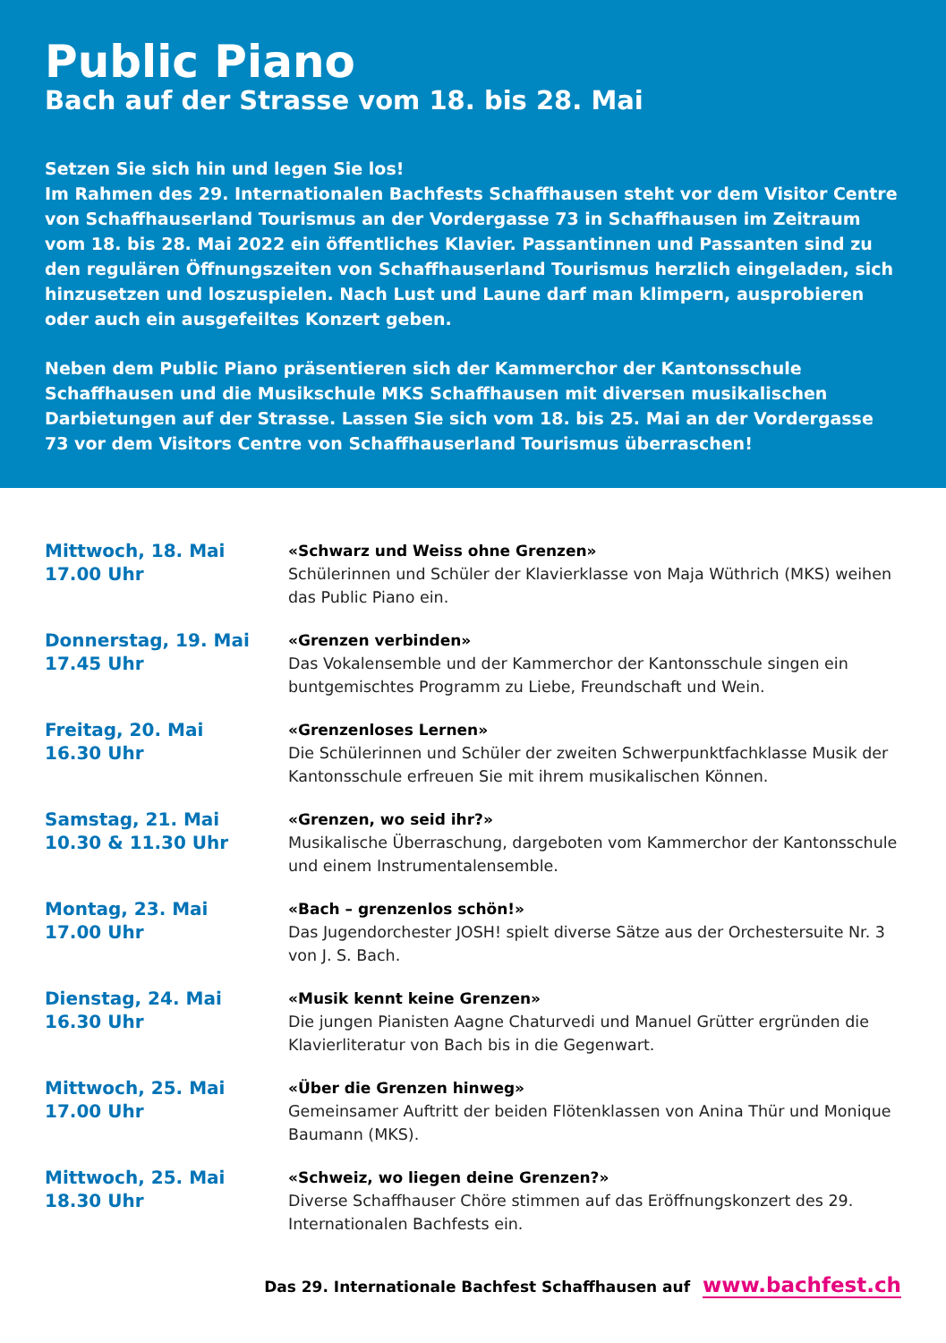Public Piano
Bach auf der Strasse vom 18. bis 28. Mai
Setzen Sie sich hin und legen Sie los!
Im Rahmen des 29. Internationalen Bachfests Schaffhausen steht vor dem Visitor Centre von Schaffhauserland Tourismus an der Vordergasse 73 in Schaffhausen im Zeitraum vom 18. bis 28. Mai 2022 ein öffentliches Klavier. Passantinnen und Passanten sind zu den regulären Öffnungszeiten von Schaffhauserland Tourismus herzlich eingeladen, sich hinzusetzen und loszuspielen. Nach Lust und Laune darf man klimpern, ausprobieren oder auch ein ausgefeiltes Konzert geben.
Neben dem Public Piano präsentieren sich der Kammerchor der Kantonsschule Schaffhausen und die Musikschule MKS Schaffhausen mit diversen musikalischen Darbietungen auf der Strasse. Lassen Sie sich vom 18. bis 25. Mai an der Vordergasse 73 vor dem Visitors Centre von Schaffhauserland Tourismus überraschen!
Mittwoch, 18. Mai
17.00 Uhr
«Schwarz und Weiss ohne Grenzen»
Schülerinnen und Schüler der Klavierklasse von Maja Wüthrich (MKS) weihen das Public Piano ein.
Donnerstag, 19. Mai
17.45 Uhr
«Grenzen verbinden»
Das Vokalensemble und der Kammerchor der Kantonsschule singen ein buntgemischtes Programm zu Liebe, Freundschaft und Wein.
Freitag, 20. Mai
16.30 Uhr
«Grenzenloses Lernen»
Die Schülerinnen und Schüler der zweiten Schwerpunktfachklasse Musik der Kantonsschule erfreuen Sie mit ihrem musikalischen Können.
Samstag, 21. Mai
10.30 & 11.30 Uhr
«Grenzen, wo seid ihr?»
Musikalische Überraschung, dargeboten vom Kammerchor der Kantonsschule und einem Instrumentalensemble.
Montag, 23. Mai
17.00 Uhr
«Bach – grenzenlos schön!»
Das Jugendorchester JOSH! spielt diverse Sätze aus der Orchestersuite Nr. 3 von J. S. Bach.
Dienstag, 24. Mai
16.30 Uhr
«Musik kennt keine Grenzen»
Die jungen Pianisten Aagne Chaturvedi und Manuel Grütter ergründen die Klavierliteratur von Bach bis in die Gegenwart.
Mittwoch, 25. Mai
17.00 Uhr
«Über die Grenzen hinweg»
Gemeinsamer Auftritt der beiden Flötenklassen von Anina Thür und Monique Baumann (MKS).
Mittwoch, 25. Mai
18.30 Uhr
«Schweiz, wo liegen deine Grenzen?»
Diverse Schaffhauser Chöre stimmen auf das Eröffnungskonzert des 29. Internationalen Bachfests ein.
Das 29. Internationale Bachfest Schaffhausen auf www.bachfest.ch